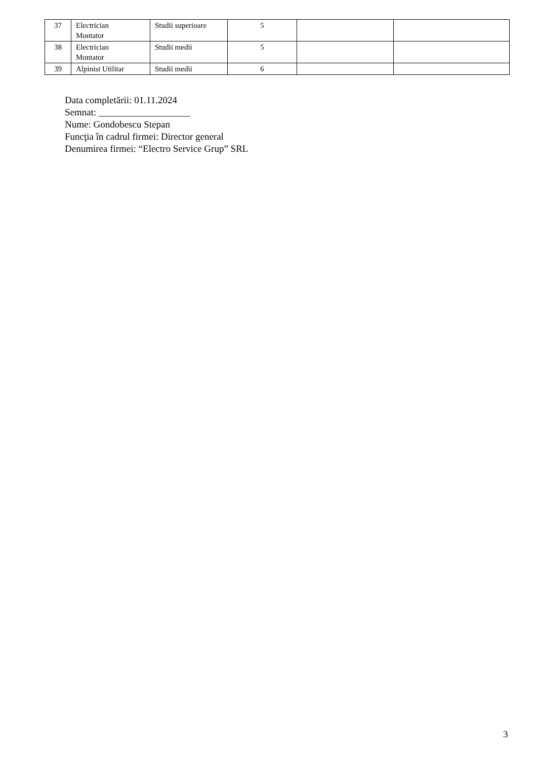| 37 | Electrician Montator | Studii superioare | 5 | | |
| 38 | Electrician Montator | Studii medii | 5 | | |
| 39 | Alpinist Utilitar | Studii medii | 6 | | |
Data completării: 01.11.2024
Semnat: ___________________
Nume: Gondobescu Stepan
Funcţia în cadrul firmei: Director general
Denumirea firmei: “Electro Service Grup” SRL
3